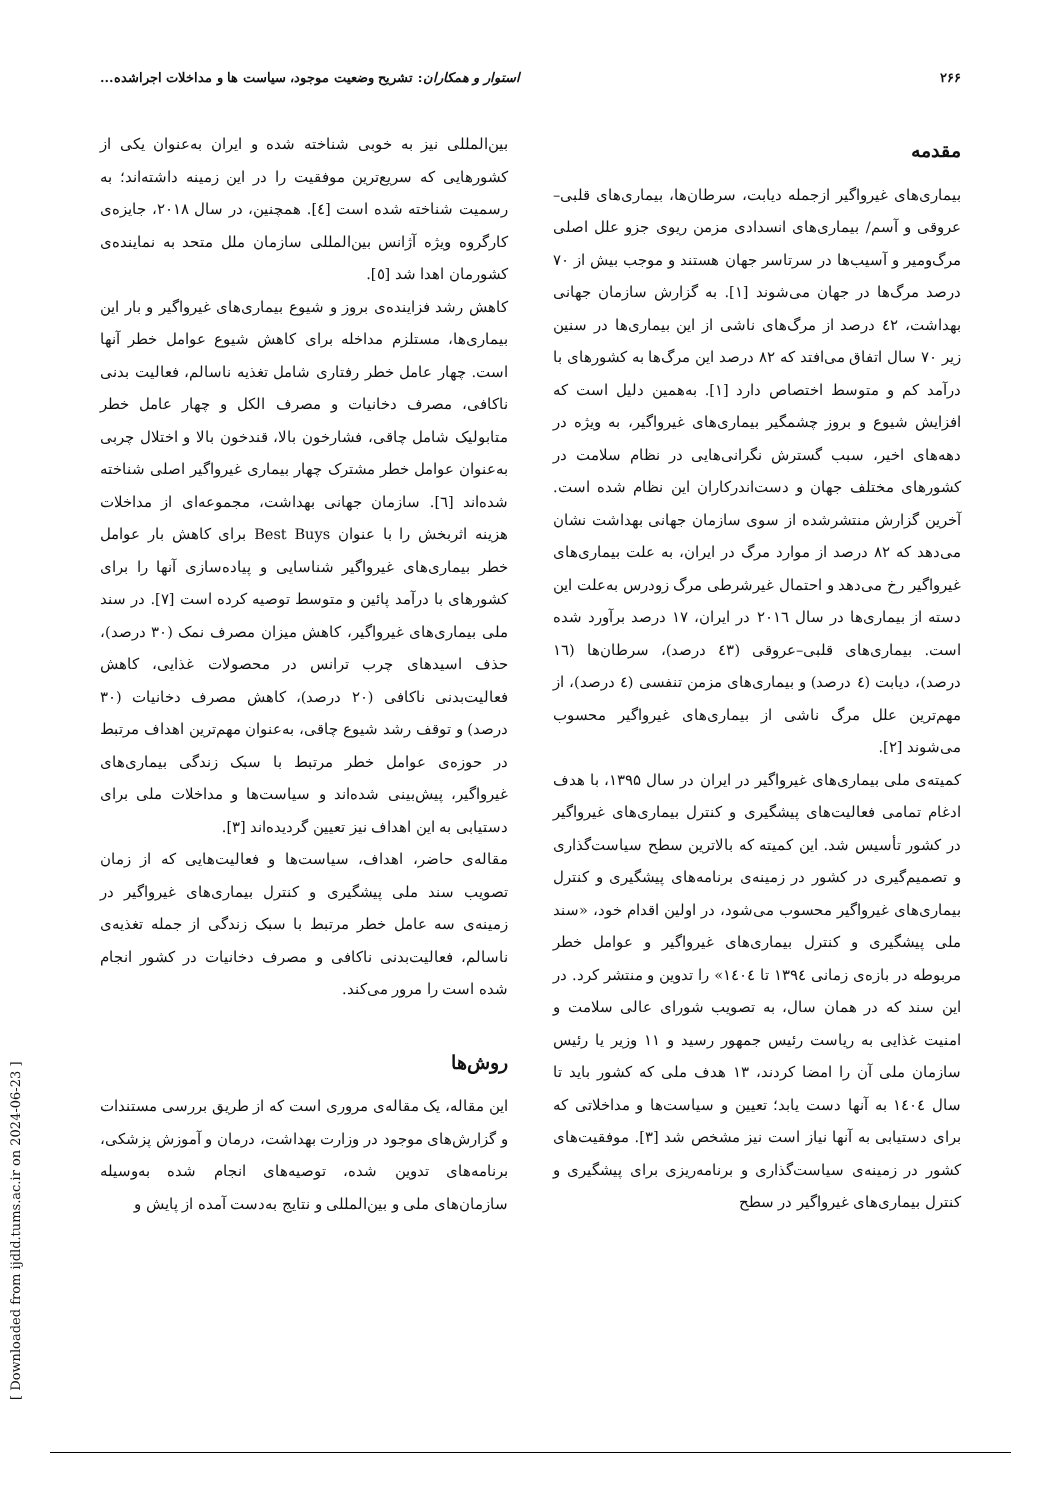۲۶۶ استوار و همکاران: تشریح وضعیت موجود، سیاست ها و مداخلات اجراشده...
مقدمه
بیماری‌های غیرواگیر ازجمله دیابت، سرطان‌ها، بیماری‌های قلبی– عروقی و آسم/ بیماری‌های انسدادی مزمن ریوی جزو علل اصلی مرگ‌ومیر و آسیب‌ها در سرتاسر جهان هستند و موجب بیش از ۷۰ درصد مرگ‌ها در جهان می‌شوند [۱]. به گزارش سازمان جهانی بهداشت، ٤٢ درصد از مرگ‌های ناشی از این بیماری‌ها در سنین زیر ۷۰ سال اتفاق می‌افتد که ۸۲ درصد این مرگ‌ها به کشورهای با درآمد کم و متوسط اختصاص دارد [۱]. به‌همین دلیل است که افزایش شیوع و بروز چشمگیر بیماری‌های غیرواگیر، به ویژه در دهه‌های اخیر، سبب گسترش نگرانی‌هایی در نظام سلامت در کشورهای مختلف جهان و دست‌اندرکاران این نظام شده است. آخرین گزارش منتشرشده از سوی سازمان جهانی بهداشت نشان می‌دهد که ۸۲ درصد از موارد مرگ در ایران، به علت بیماری‌های غیرواگیر رخ می‌دهد و احتمال غیرشرطی مرگ زودرس به‌علت این دسته از بیماری‌ها در سال ۲۰۱٦ در ایران، ۱۷ درصد برآورد شده است. بیماری‌های قلبی–عروقی (٤٣ درصد)، سرطان‌ها (۱٦ درصد)، دیابت (٤ درصد) و بیماری‌های مزمن تنفسی (٤ درصد)، از مهم‌ترین علل مرگ ناشی از بیماری‌های غیرواگیر محسوب می‌شوند [۲].
کمیته‌ی ملی بیماری‌های غیرواگیر در ایران در سال ۱۳۹۵، با هدف ادغام تمامی فعالیت‌های پیشگیری و کنترل بیماری‌های غیرواگیر در کشور تأسیس شد. این کمیته که بالاترین سطح سیاست‌گذاری و تصمیم‌گیری در کشور در زمینه‌ی برنامه‌های پیشگیری و کنترل بیماری‌های غیرواگیر محسوب می‌شود، در اولین اقدام خود، «سند ملی پیشگیری و کنترل بیماری‌های غیرواگیر و عوامل خطر مربوطه در بازه‌ی زمانی ۱۳۹٤ تا ۱٤۰٤» را تدوین و منتشر کرد. در این سند که در همان سال، به تصویب شورای عالی سلامت و امنیت غذایی به ریاست رئیس جمهور رسید و ۱۱ وزیر یا رئیس سازمان ملی آن را امضا کردند، ۱۳ هدف ملی که کشور باید تا سال ۱٤۰٤ به آنها دست یابد؛ تعیین و سیاست‌ها و مداخلاتی که برای دستیابی به آنها نیاز است نیز مشخص شد [۳]. موفقیت‌های کشور در زمینه‌ی سیاست‌گذاری و برنامه‌ریزی برای پیشگیری و کنترل بیماری‌های غیرواگیر در سطح
بین‌المللی نیز به خوبی شناخته شده و ایران به‌عنوان یکی از کشورهایی که سریع‌ترین موفقیت را در این زمینه داشته‌اند؛ به رسمیت شناخته شده است [٤]. همچنین، در سال ۲۰۱۸، جایزه‌ی کارگروه ویژه آژانس بین‌المللی سازمان ملل متحد به نماینده‌ی کشورمان اهدا شد [٥].
کاهش رشد فزاینده‌ی بروز و شیوع بیماری‌های غیرواگیر و بار این بیماری‌ها، مستلزم مداخله برای کاهش شیوع عوامل خطر آنها است. چهار عامل خطر رفتاری شامل تغذیه ناسالم، فعالیت بدنی ناکافی، مصرف دخانیات و مصرف الکل و چهار عامل خطر متابولیک شامل چاقی، فشارخون بالا، قندخون بالا و اختلال چربی به‌عنوان عوامل خطر مشترک چهار بیماری غیرواگیر اصلی شناخته شده‌اند [٦]. سازمان جهانی بهداشت، مجموعه‌ای از مداخلات هزینه اثربخش را با عنوان Best Buys برای کاهش بار عوامل خطر بیماری‌های غیرواگیر شناسایی و پیاده‌سازی آنها را برای کشورهای با درآمد پائین و متوسط توصیه کرده است [۷]. در سند ملی بیماری‌های غیرواگیر، کاهش میزان مصرف نمک (۳۰ درصد)، حذف اسیدهای چرب ترانس در محصولات غذایی، کاهش فعالیت‌بدنی ناکافی (۲۰ درصد)، کاهش مصرف دخانیات (۳۰ درصد) و توقف رشد شیوع چاقی، به‌عنوان مهم‌ترین اهداف مرتبط در حوزه‌ی عوامل خطر مرتبط با سبک زندگی بیماری‌های غیرواگیر، پیش‌بینی شده‌اند و سیاست‌ها و مداخلات ملی برای دستیابی به این اهداف نیز تعیین گردیده‌اند [۳].
مقاله‌ی حاضر، اهداف، سیاست‌ها و فعالیت‌هایی که از زمان تصویب سند ملی پیشگیری و کنترل بیماری‌های غیرواگیر در زمینه‌ی سه عامل خطر مرتبط با سبک زندگی از جمله تغذیه‌ی ناسالم، فعالیت‌بدنی ناکافی و مصرف دخانیات در کشور انجام شده است را مرور می‌کند.
روش‌ها
این مقاله، یک مقاله‌ی مروری است که از طریق بررسی مستندات و گزارش‌های موجود در وزارت بهداشت، درمان و آموزش پزشکی، برنامه‌های تدوین شده، توصیه‌های انجام شده به‌وسیله سازمان‌های ملی و بین‌المللی و نتایج به‌دست آمده از پایش و
[ Downloaded from ijdld.tums.ac.ir on 2024-06-23 ]